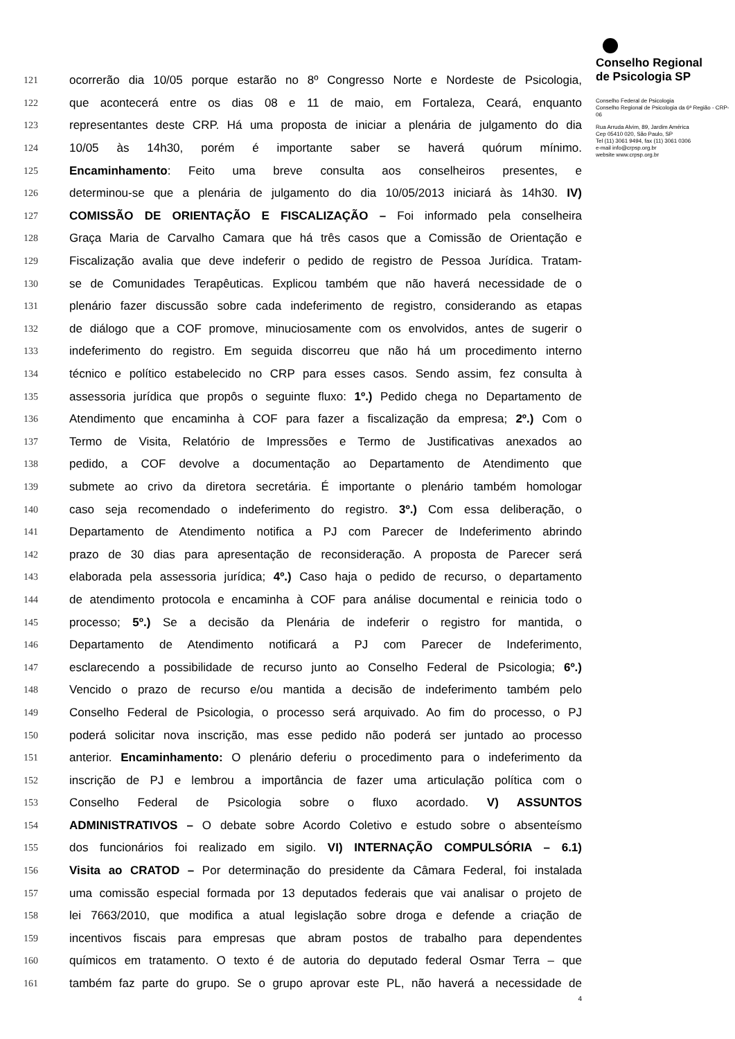121 ocorrerão dia 10/05 porque estarão no 8º Congresso Norte e Nordeste de Psicologia,
122 que acontecerá entre os dias 08 e 11 de maio, em Fortaleza, Ceará, enquanto
123 representantes deste CRP. Há uma proposta de iniciar a plenária de julgamento do dia
124 10/05 às 14h30, porém é importante saber se haverá quórum mínimo.
125 Encaminhamento: Feito uma breve consulta aos conselheiros presentes, e
126 determinou-se que a plenária de julgamento do dia 10/05/2013 iniciará às 14h30. IV)
127 COMISSÃO DE ORIENTAÇÃO E FISCALIZAÇÃO – Foi informado pela conselheira
128 Graça Maria de Carvalho Camara que há três casos que a Comissão de Orientação e
129 Fiscalização avalia que deve indeferir o pedido de registro de Pessoa Jurídica. Tratam-
130 se de Comunidades Terapêuticas. Explicou também que não haverá necessidade de o
131 plenário fazer discussão sobre cada indeferimento de registro, considerando as etapas
132 de diálogo que a COF promove, minuciosamente com os envolvidos, antes de sugerir o
133 indeferimento do registro. Em seguida discorreu que não há um procedimento interno
134 técnico e político estabelecido no CRP para esses casos. Sendo assim, fez consulta à
135 assessoria jurídica que propôs o seguinte fluxo: 1º.) Pedido chega no Departamento de
136 Atendimento que encaminha à COF para fazer a fiscalização da empresa; 2º.) Com o
137 Termo de Visita, Relatório de Impressões e Termo de Justificativas anexados ao
138 pedido, a COF devolve a documentação ao Departamento de Atendimento que
139 submete ao crivo da diretora secretária. É importante o plenário também homologar
140 caso seja recomendado o indeferimento do registro. 3º.) Com essa deliberação, o
141 Departamento de Atendimento notifica a PJ com Parecer de Indeferimento abrindo
142 prazo de 30 dias para apresentação de reconsideração. A proposta de Parecer será
143 elaborada pela assessoria jurídica; 4º.) Caso haja o pedido de recurso, o departamento
144 de atendimento protocola e encaminha à COF para análise documental e reinicia todo o
145 processo; 5º.) Se a decisão da Plenária de indeferir o registro for mantida, o
146 Departamento de Atendimento notificará a PJ com Parecer de Indeferimento,
147 esclarecendo a possibilidade de recurso junto ao Conselho Federal de Psicologia; 6º.)
148 Vencido o prazo de recurso e/ou mantida a decisão de indeferimento também pelo
149 Conselho Federal de Psicologia, o processo será arquivado. Ao fim do processo, o PJ
150 poderá solicitar nova inscrição, mas esse pedido não poderá ser juntado ao processo
151 anterior. Encaminhamento: O plenário deferiu o procedimento para o indeferimento da
152 inscrição de PJ e lembrou a importância de fazer uma articulação política com o
153 Conselho Federal de Psicologia sobre o fluxo acordado. V) ASSUNTOS
154 ADMINISTRATIVOS – O debate sobre Acordo Coletivo e estudo sobre o absenteísmo
155 dos funcionários foi realizado em sigilo. VI) INTERNAÇÃO COMPULSÓRIA – 6.1)
156 Visita ao CRATOD – Por determinação do presidente da Câmara Federal, foi instalada
157 uma comissão especial formada por 13 deputados federais que vai analisar o projeto de
158 lei 7663/2010, que modifica a atual legislação sobre droga e defende a criação de
159 incentivos fiscais para empresas que abram postos de trabalho para dependentes
160 químicos em tratamento. O texto é de autoria do deputado federal Osmar Terra – que
161 também faz parte do grupo. Se o grupo aprovar este PL, não haverá a necessidade de
4
Conselho Regional
de Psicologia SP
Conselho Federal de Psicologia
Conselho Regional de Psicologia da 6ª Região - CRP-06
Rua Arruda Alvim, 89, Jardim América
Cep 05410 020, São Paulo, SP
Tel (11) 3061 9494, fax (11) 3061 0306
e-mail info@crpsp.org.br
website www.crpsp.org.br